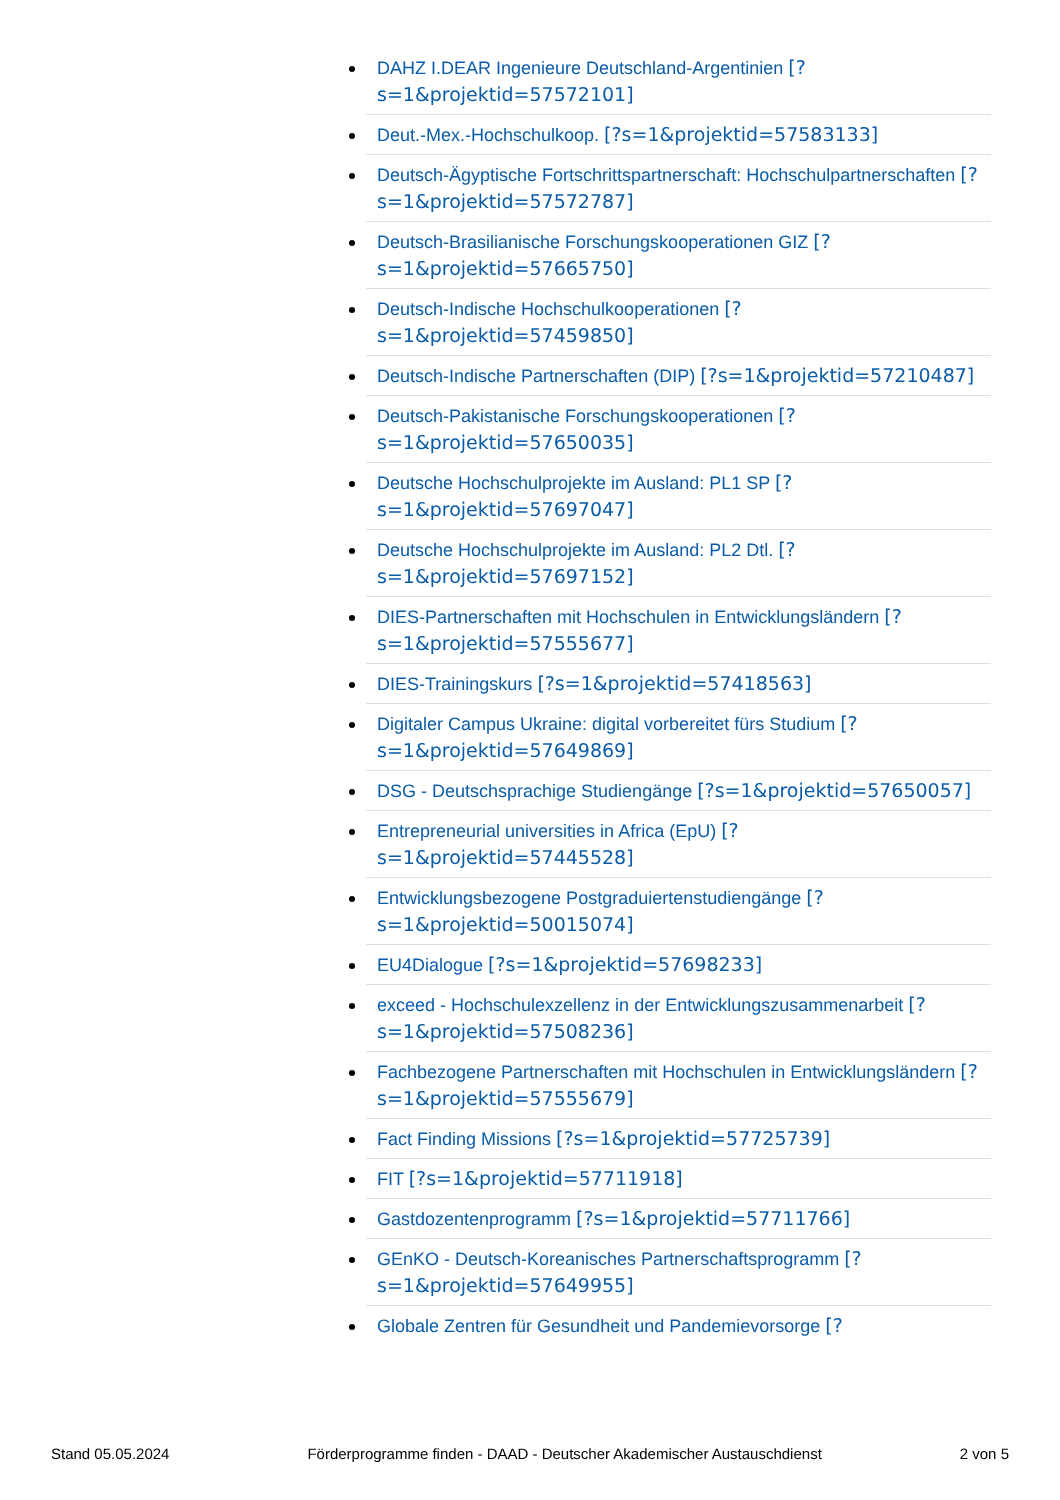DAHZ I.DEAR Ingenieure Deutschland-Argentinien [?s=1&projektid=57572101]
Deut.-Mex.-Hochschulkoop. [?s=1&projektid=57583133]
Deutsch-Ägyptische Fortschrittspartnerschaft: Hochschulpartnerschaften [?s=1&projektid=57572787]
Deutsch-Brasilianische Forschungskooperationen GIZ [?s=1&projektid=57665750]
Deutsch-Indische Hochschulkooperationen [?s=1&projektid=57459850]
Deutsch-Indische Partnerschaften (DIP) [?s=1&projektid=57210487]
Deutsch-Pakistanische Forschungskooperationen [?s=1&projektid=57650035]
Deutsche Hochschulprojekte im Ausland: PL1 SP [?s=1&projektid=57697047]
Deutsche Hochschulprojekte im Ausland: PL2 Dtl. [?s=1&projektid=57697152]
DIES-Partnerschaften mit Hochschulen in Entwicklungsländern [?s=1&projektid=57555677]
DIES-Trainingskurs [?s=1&projektid=57418563]
Digitaler Campus Ukraine: digital vorbereitet fürs Studium [?s=1&projektid=57649869]
DSG - Deutschsprachige Studiengänge [?s=1&projektid=57650057]
Entrepreneurial universities in Africa (EpU) [?s=1&projektid=57445528]
Entwicklungsbezogene Postgraduiertenstudiengänge [?s=1&projektid=50015074]
EU4Dialogue [?s=1&projektid=57698233]
exceed - Hochschulexzellenz in der Entwicklungszusammenarbeit [?s=1&projektid=57508236]
Fachbezogene Partnerschaften mit Hochschulen in Entwicklungsländern [?s=1&projektid=57555679]
Fact Finding Missions [?s=1&projektid=57725739]
FIT [?s=1&projektid=57711918]
Gastdozentenprogramm [?s=1&projektid=57711766]
GEnKO - Deutsch-Koreanisches Partnerschaftsprogramm [?s=1&projektid=57649955]
Globale Zentren für Gesundheit und Pandemievorsorge [?
Stand 05.05.2024 Förderprogramme finden - DAAD - Deutscher Akademischer Austauschdienst 2 von 5